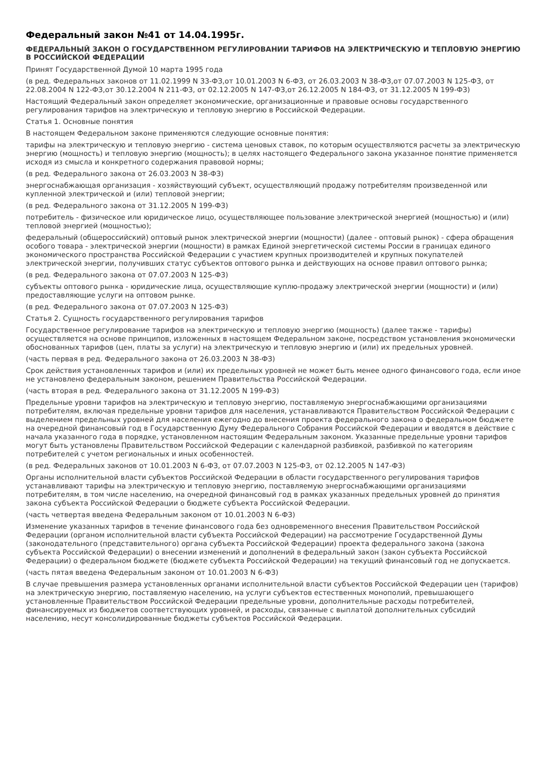Федеральный закон №41 от 14.04.1995г.
ФЕДЕРАЛЬНЫЙ ЗАКОН О ГОСУДАРСТВЕННОМ РЕГУЛИРОВАНИИ ТАРИФОВ НА ЭЛЕКТРИЧЕСКУЮ И ТЕПЛОВУЮ ЭНЕРГИЮ В РОССИЙСКОЙ ФЕДЕРАЦИИ
Принят Государственной Думой 10 марта 1995 года
(в ред. Федеральных законов от 11.02.1999 N 33-ФЗ,от 10.01.2003 N 6-ФЗ, от 26.03.2003 N 38-ФЗ,от 07.07.2003 N 125-ФЗ, от 22.08.2004 N 122-ФЗ,от 30.12.2004 N 211-ФЗ, от 02.12.2005 N 147-ФЗ,от 26.12.2005 N 184-ФЗ, от 31.12.2005 N 199-ФЗ)
Настоящий Федеральный закон определяет экономические, организационные и правовые основы государственного регулирования тарифов на электрическую и тепловую энергию в Российской Федерации.
Статья 1. Основные понятия
В настоящем Федеральном законе применяются следующие основные понятия:
тарифы на электрическую и тепловую энергию - система ценовых ставок, по которым осуществляются расчеты за электрическую энергию (мощность) и тепловую энергию (мощность); в целях настоящего Федерального закона указанное понятие применяется исходя из смысла и конкретного содержания правовой нормы;
(в ред. Федерального закона от 26.03.2003 N 38-ФЗ)
энергоснабжающая организация - хозяйствующий субъект, осуществляющий продажу потребителям произведенной или купленной электрической и (или) тепловой энергии;
(в ред. Федерального закона от 31.12.2005 N 199-ФЗ)
потребитель - физическое или юридическое лицо, осуществляющее пользование электрической энергией (мощностью) и (или) тепловой энергией (мощностью);
федеральный (общероссийский) оптовый рынок электрической энергии (мощности) (далее - оптовый рынок) - сфера обращения особого товара - электрической энергии (мощности) в рамках Единой энергетической системы России в границах единого экономического пространства Российской Федерации с участием крупных производителей и крупных покупателей электрической энергии, получивших статус субъектов оптового рынка и действующих на основе правил оптового рынка;
(в ред. Федерального закона от 07.07.2003 N 125-ФЗ)
субъекты оптового рынка - юридические лица, осуществляющие куплю-продажу электрической энергии (мощности) и (или) предоставляющие услуги на оптовом рынке.
(в ред. Федерального закона от 07.07.2003 N 125-ФЗ)
Статья 2. Сущность государственного регулирования тарифов
Государственное регулирование тарифов на электрическую и тепловую энергию (мощность) (далее также - тарифы) осуществляется на основе принципов, изложенных в настоящем Федеральном законе, посредством установления экономически обоснованных тарифов (цен, платы за услуги) на электрическую и тепловую энергию и (или) их предельных уровней.
(часть первая в ред. Федерального закона от 26.03.2003 N 38-ФЗ)
Срок действия установленных тарифов и (или) их предельных уровней не может быть менее одного финансового года, если иное не установлено федеральным законом, решением Правительства Российской Федерации.
(часть вторая в ред. Федерального закона от 31.12.2005 N 199-ФЗ)
Предельные уровни тарифов на электрическую и тепловую энергию, поставляемую энергоснабжающими организациями потребителям, включая предельные уровни тарифов для населения, устанавливаются Правительством Российской Федерации с выделением предельных уровней для населения ежегодно до внесения проекта федерального закона о федеральном бюджете на очередной финансовый год в Государственную Думу Федерального Собрания Российской Федерации и вводятся в действие с начала указанного года в порядке, установленном настоящим Федеральным законом. Указанные предельные уровни тарифов могут быть установлены Правительством Российской Федерации с календарной разбивкой, разбивкой по категориям потребителей с учетом региональных и иных особенностей.
(в ред. Федеральных законов от 10.01.2003 N 6-ФЗ, от 07.07.2003 N 125-ФЗ, от 02.12.2005 N 147-ФЗ)
Органы исполнительной власти субъектов Российской Федерации в области государственного регулирования тарифов устанавливают тарифы на электрическую и тепловую энергию, поставляемую энергоснабжающими организациями потребителям, в том числе населению, на очередной финансовый год в рамках указанных предельных уровней до принятия закона субъекта Российской Федерации о бюджете субъекта Российской Федерации.
(часть четвертая введена Федеральным законом от 10.01.2003 N 6-ФЗ)
Изменение указанных тарифов в течение финансового года без одновременного внесения Правительством Российской Федерации (органом исполнительной власти субъекта Российской Федерации) на рассмотрение Государственной Думы (законодательного (представительного) органа субъекта Российской Федерации) проекта федерального закона (закона субъекта Российской Федерации) о внесении изменений и дополнений в федеральный закон (закон субъекта Российской Федерации) о федеральном бюджете (бюджете субъекта Российской Федерации) на текущий финансовый год не допускается.
(часть пятая введена Федеральным законом от 10.01.2003 N 6-ФЗ)
В случае превышения размера установленных органами исполнительной власти субъектов Российской Федерации цен (тарифов) на электрическую энергию, поставляемую населению, на услуги субъектов естественных монополий, превышающего установленные Правительством Российской Федерации предельные уровни, дополнительные расходы потребителей, финансируемых из бюджетов соответствующих уровней, и расходы, связанные с выплатой дополнительных субсидий населению, несут консолидированные бюджеты субъектов Российской Федерации.